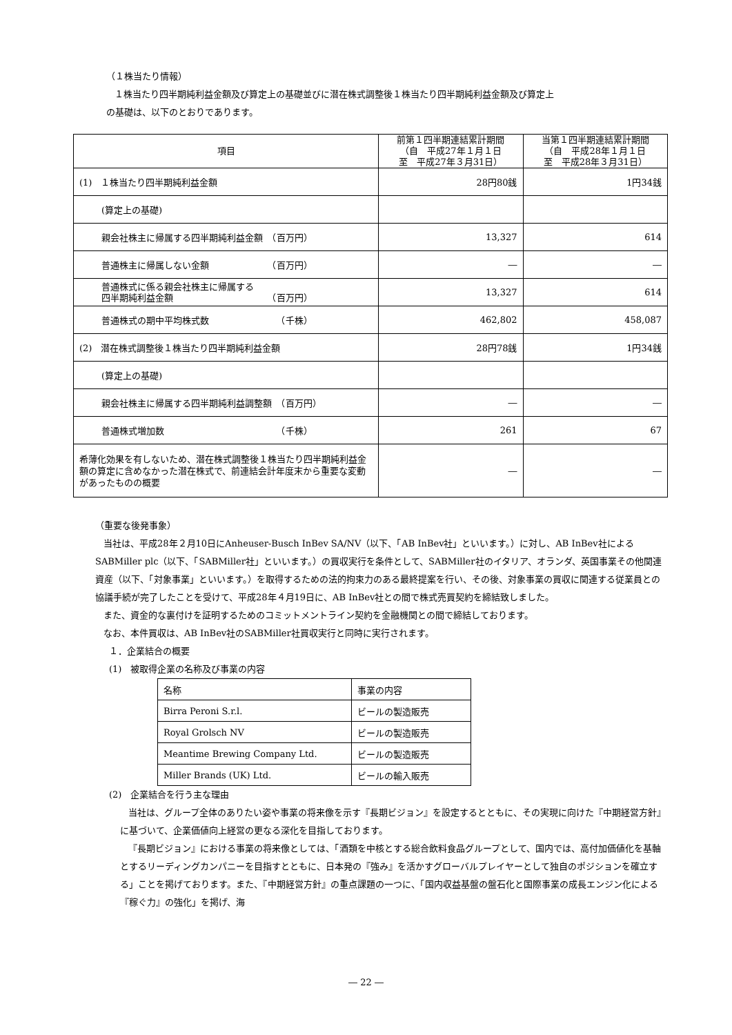（１株当たり情報）
１株当たり四半期純利益金額及び算定上の基礎並びに潜在株式調整後１株当たり四半期純利益金額及び算定上
の基礎は、以下のとおりであります。
| 項目 | 前第１四半期連結累計期間 （自 平成27年１月１日 至 平成27年３月31日） | 当第１四半期連結累計期間 （自 平成28年１月１日 至 平成28年３月31日） |
| --- | --- | --- |
| (1) １株当たり四半期純利益金額 | 28円80銭 | 1円34銭 |
| (算定上の基礎) | | |
| 親会社株主に帰属する四半期純利益金額 （百万円） | 13,327 | 614 |
| 普通株主に帰属しない金額 （百万円） | ― | ― |
| 普通株式に係る親会社株主に帰属する 四半期純利益金額 （百万円） | 13,327 | 614 |
| 普通株式の期中平均株式数 （千株） | 462,802 | 458,087 |
| (2) 潜在株式調整後１株当たり四半期純利益金額 | 28円78銭 | 1円34銭 |
| (算定上の基礎) | | |
| 親会社株主に帰属する四半期純利益調整額 （百万円） | ― | ― |
| 普通株式増加数 （千株） | 261 | 67 |
| 希薄化効果を有しないため、潜在株式調整後１株当たり四半期純利益金額の算定に含めなかった潜在株式で、前連結会計年度末から重要な変動があったものの概要 | ― | ― |
（重要な後発事象）
当社は、平成28年２月10日にAnheuser-Busch InBev SA/NV（以下、「AB InBev社」といいます。）に対し、AB InBev社によるSABMiller plc（以下、「SABMiller社」といいます。）の買収実行を条件として、SABMiller社のイタリア、オランダ、英国事業その他関連資産（以下、「対象事業」といいます。）を取得するための法的拘束力のある最終提案を行い、その後、対象事業の買収に関連する従業員との協議手続が完了したことを受けて、平成28年４月19日に、AB InBev社との間で株式売買契約を締結致しました。
また、資金的な裏付けを証明するためのコミットメントライン契約を金融機関との間で締結しております。
なお、本件買収は、AB InBev社のSABMiller社買収実行と同時に実行されます。
１．企業結合の概要
(1)　被取得企業の名称及び事業の内容
| 名称 | 事業の内容 |
| Birra Peroni S.r.l. | ビールの製造販売 |
| Royal Grolsch NV | ビールの製造販売 |
| Meantime Brewing Company Ltd. | ビールの製造販売 |
| Miller Brands (UK) Ltd. | ビールの輸入販売 |
(2)　企業結合を行う主な理由
当社は、グループ全体のありたい姿や事業の将来像を示す『長期ビジョン』を設定するとともに、その実現に向けた『中期経営方針』に基づいて、企業価値向上経営の更なる深化を目指しております。
『長期ビジョン』における事業の将来像としては、「酒類を中核とする総合飲料食品グループとして、国内では、高付加価値化を基軸とするリーディングカンパニーを目指すとともに、日本発の『強み』を活かすグローバルプレイヤーとして独自のポジションを確立する」ことを掲げております。また、『中期経営方針』の重点課題の一つに、「国内収益基盤の盤石化と国際事業の成長エンジン化による『稼ぐ力』の強化」を掲げ、海
― 22 ―